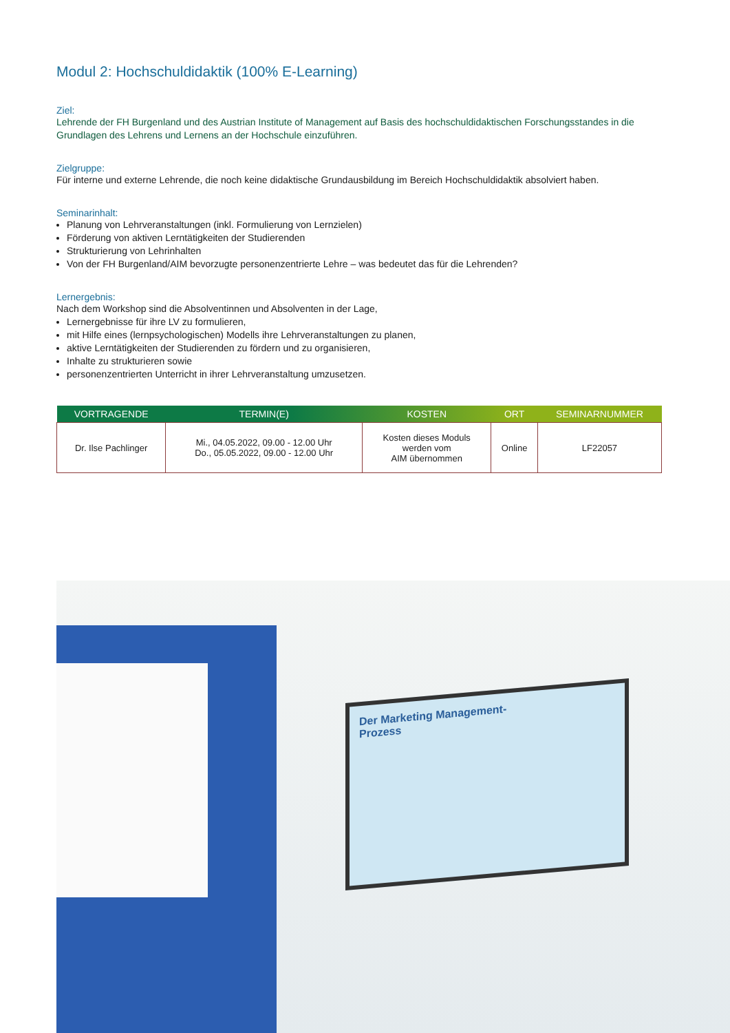Modul 2: Hochschuldidaktik (100% E-Learning)
Ziel:
Lehrende der FH Burgenland und des Austrian Institute of Management auf Basis des hochschuldidaktischen Forschungsstandes in die Grundlagen des Lehrens und Lernens an der Hochschule einzuführen.
Zielgruppe:
Für interne und externe Lehrende, die noch keine didaktische Grundausbildung im Bereich Hochschuldidaktik absolviert haben.
Seminarinhalt:
Planung von Lehrveranstaltungen (inkl. Formulierung von Lernzielen)
Förderung von aktiven Lerntätigkeiten der Studierenden
Strukturierung von Lehrinhalten
Von der FH Burgenland/AIM bevorzugte personenzentrierte Lehre – was bedeutet das für die Lehrenden?
Lernergebnis:
Nach dem Workshop sind die Absolventinnen und Absolventen in der Lage,
Lernergebnisse für ihre LV zu formulieren,
mit Hilfe eines (lernpsychologischen) Modells ihre Lehrveranstaltungen zu planen,
aktive Lerntätigkeiten der Studierenden zu fördern und zu organisieren,
Inhalte zu strukturieren sowie
personenzentrierten Unterricht in ihrer Lehrveranstaltung umzusetzen.
| VORTRAGENDE | TERMIN(E) | KOSTEN | ORT | SEMINARNUMMER |
| --- | --- | --- | --- | --- |
| Dr. Ilse Pachlinger | Mi., 04.05.2022, 09.00 - 12.00 Uhr Do., 05.05.2022, 09.00 - 12.00 Uhr | Kosten dieses Moduls werden vom AIM übernommen | Online | LF22057 |
Der Marketing Management-
Prozess